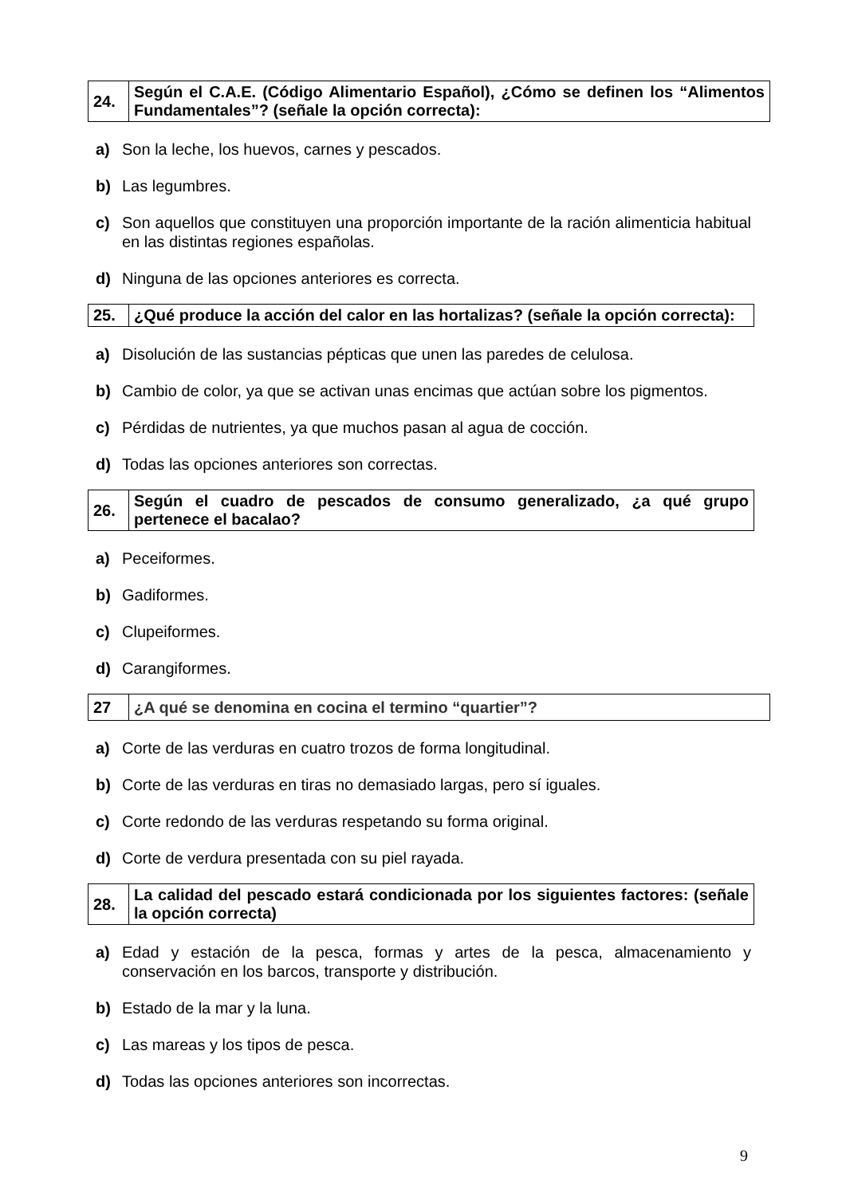| 24. | Según el C.A.E. (Código Alimentario Español), ¿Cómo se definen los “Alimentos Fundamentales”? (señale la opción correcta): |
a) Son la leche, los huevos, carnes y pescados.
b) Las legumbres.
c) Son aquellos que constituyen una proporción importante de la ración alimenticia habitual en las distintas regiones españolas.
d) Ninguna de las opciones anteriores es correcta.
| 25. | ¿Qué produce la acción del calor en las hortalizas? (señale la opción correcta): |
a) Disolución de las sustancias pépticas que unen las paredes de celulosa.
b) Cambio de color, ya que se activan unas encimas que actúan sobre los pigmentos.
c) Pérdidas de nutrientes, ya que muchos pasan al agua de cocción.
d) Todas las opciones anteriores son correctas.
| 26. | Según el cuadro de pescados de consumo generalizado, ¿a qué grupo pertenece el bacalao? |
a) Peceiformes.
b) Gadiformes.
c) Clupeiformes.
d) Carangiformes.
| 27 | ¿A qué se denomina en cocina el termino “quartier”? |
a) Corte de las verduras en cuatro trozos de forma longitudinal.
b) Corte de las verduras en tiras no demasiado largas, pero sí iguales.
c) Corte redondo de las verduras respetando su forma original.
d) Corte de verdura presentada con su piel rayada.
| 28. | La calidad del pescado estará condicionada por los siguientes factores: (señale la opción correcta) |
a) Edad y estación de la pesca, formas y artes de la pesca, almacenamiento y conservación en los barcos, transporte y distribución.
b) Estado de la mar y la luna.
c) Las mareas y los tipos de pesca.
d) Todas las opciones anteriores son incorrectas.
9